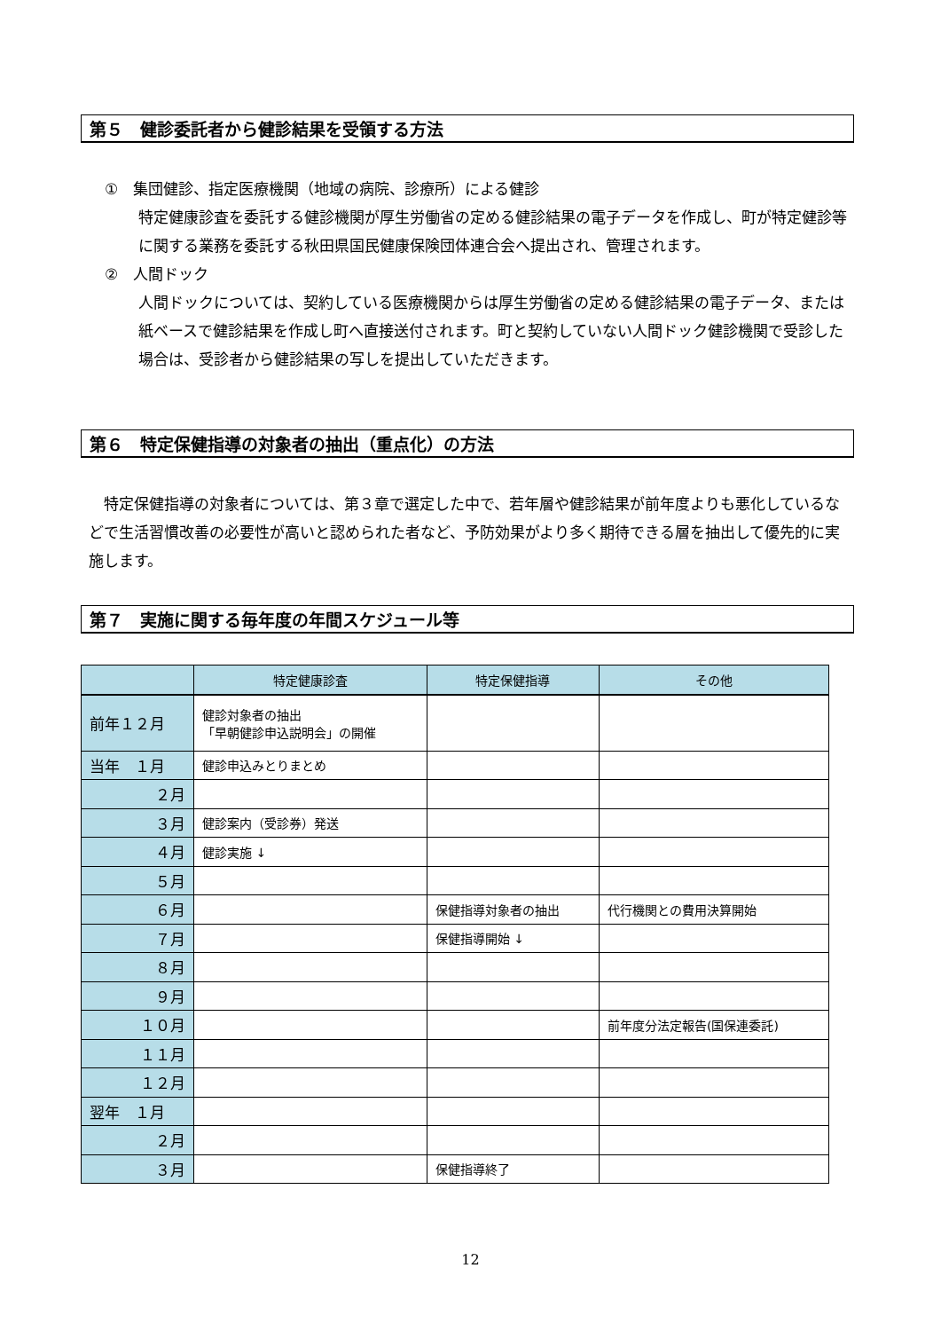第５　健診委託者から健診結果を受領する方法
①　集団健診、指定医療機関（地域の病院、診療所）による健診
特定健康診査を委託する健診機関が厚生労働省の定める健診結果の電子データを作成し、町が特定健診等に関する業務を委託する秋田県国民健康保険団体連合会へ提出され、管理されます。
②　人間ドック
人間ドックについては、契約している医療機関からは厚生労働省の定める健診結果の電子データ、または紙ベースで健診結果を作成し町へ直接送付されます。町と契約していない人間ドック健診機関で受診した場合は、受診者から健診結果の写しを提出していただきます。
第６　特定保健指導の対象者の抽出（重点化）の方法
　特定保健指導の対象者については、第３章で選定した中で、若年層や健診結果が前年度よりも悪化しているなどで生活習慣改善の必要性が高いと認められた者など、予防効果がより多く期待できる層を抽出して優先的に実施します。
第７　実施に関する毎年度の年間スケジュール等
| | 特定健康診査 | 特定保健指導 | その他 |
| --- | --- | --- | --- |
| 前年１２月 | 健診対象者の抽出 「早朝健診申込説明会」の開催 | | |
| 当年 １月 | 健診申込みとりまとめ | | |
| ２月 | | | |
| ３月 | 健診案内（受診券）発送 | | |
| ４月 | 健診実施 ↓ | | |
| ５月 | | | |
| ６月 | | 保健指導対象者の抽出 | 代行機関との費用決算開始 |
| ７月 | | 保健指導開始 ↓ | |
| ８月 | | | |
| ９月 | | | |
| １０月 | | | 前年度分法定報告(国保連委託) |
| １１月 | | | |
| １２月 | | | |
| 翌年 １月 | | | |
| ２月 | | | |
| ３月 | | 保健指導終了 | |
12